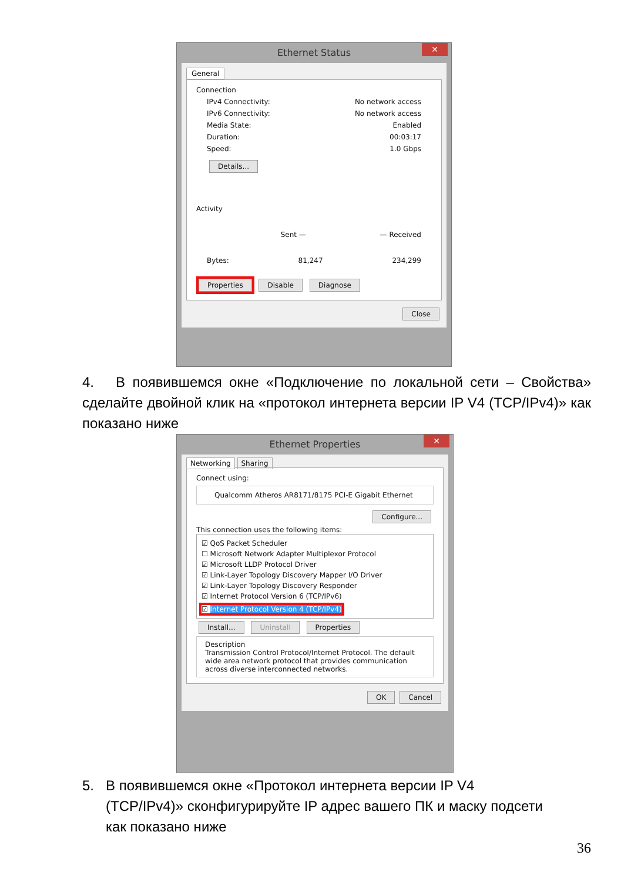Ethernet Status ✕
General
Connection
IPv4 Connectivity: No network access
IPv6 Connectivity: No network access
Media State: Enabled
Duration: 00:03:17
Speed: 1.0 Gbps
Details...
Activity
Sent — — Received
Bytes: 81,247 234,299
Properties Disable Diagnose
Close
4. В появившемся окне «Подключение по локальной сети – Свойства» сделайте двойной клик на «протокол интернета версии IP V4 (TCP/IPv4)» как показано ниже
Ethernet Properties ✕
Networking Sharing
Connect using:
Qualcomm Atheros AR8171/8175 PCI-E Gigabit Ethernet
Configure...
This connection uses the following items:
☑ QoS Packet Scheduler
☐ Microsoft Network Adapter Multiplexor Protocol
☑ Microsoft LLDP Protocol Driver
☑ Link-Layer Topology Discovery Mapper I/O Driver
☑ Link-Layer Topology Discovery Responder
☑ Internet Protocol Version 6 (TCP/IPv6)
☑ Internet Protocol Version 4 (TCP/IPv4)
Install... Uninstall Properties
Description
Transmission Control Protocol/Internet Protocol. The default wide area network protocol that provides communication across diverse interconnected networks.
OK Cancel
5. В появившемся окне «Протокол интернета версии IP V4
(TCP/IPv4)» сконфигурируйте IP адрес вашего ПК и маску подсети
как показано ниже
36